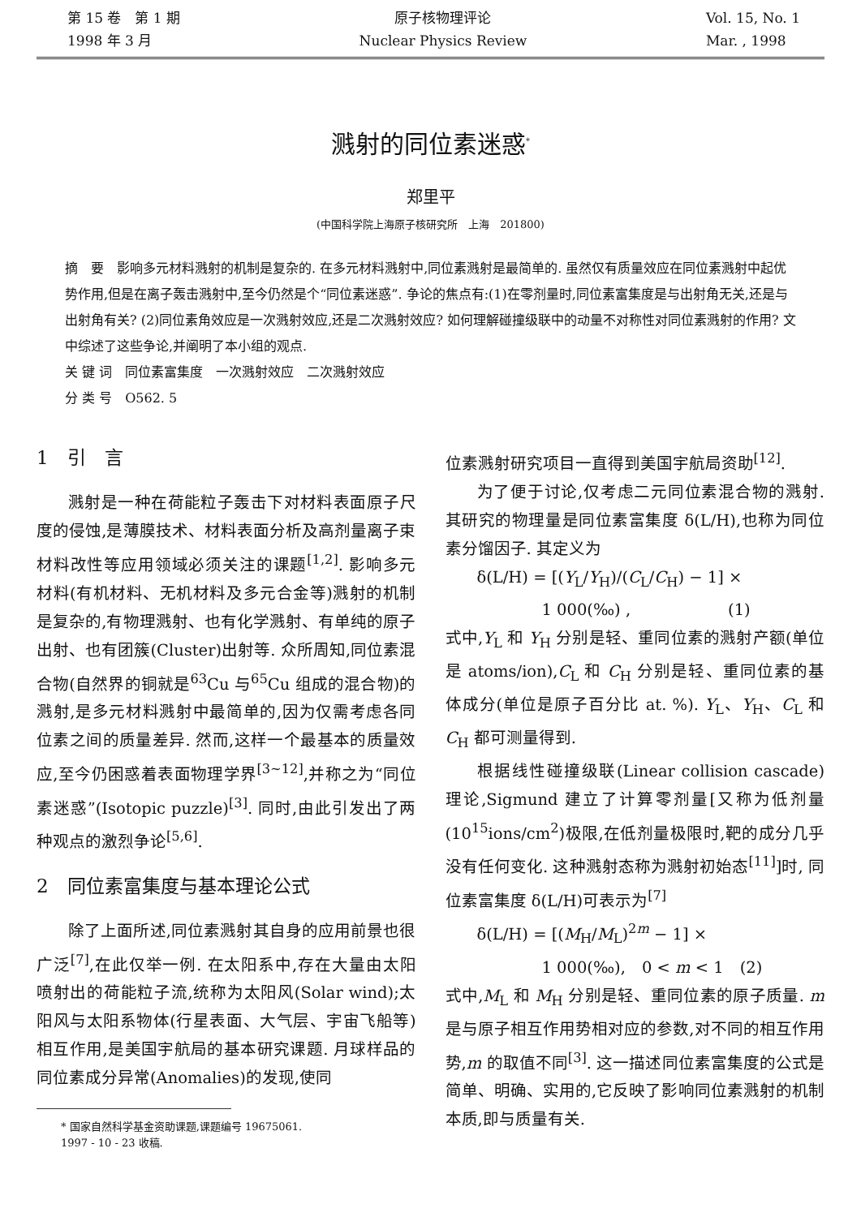第 15 卷　第 1 期
1998 年 3 月
原子核物理评论
Nuclear Physics Review
Vol. 15, No. 1
Mar. , 1998
溅射的同位素迷惑<sup>*</sup>
郑里平
(中国科学院上海原子核研究所　上海　201800)
摘　要　影响多元材料溅射的机制是复杂的. 在多元材料溅射中,同位素溅射是最简单的. 虽然仅有质量效应在同位素溅射中起优势作用,但是在离子轰击溅射中,至今仍然是个“同位素迷惑”. 争论的焦点有:(1)在零剂量时,同位素富集度是与出射角无关,还是与出射角有关? (2)同位素角效应是一次溅射效应,还是二次溅射效应? 如何理解碰撞级联中的动量不对称性对同位素溅射的作用? 文中综述了这些争论,并阐明了本小组的观点.
关 键 词　同位素富集度　一次溅射效应　二次溅射效应
分 类 号　O562. 5
1　引　言
溅射是一种在荷能粒子轰击下对材料表面原子尺度的侵蚀,是薄膜技术、材料表面分析及高剂量离子束材料改性等应用领域必须关注的课题<sup>[1,2]</sup>. 影响多元材料(有机材料、无机材料及多元合金等)溅射的机制是复杂的,有物理溅射、也有化学溅射、有单纯的原子出射、也有团簇(Cluster)出射等. 众所周知,同位素混合物(自然界的铜就是<sup>63</sup>Cu 与<sup>65</sup>Cu 组成的混合物)的溅射,是多元材料溅射中最简单的,因为仅需考虑各同位素之间的质量差异. 然而,这样一个最基本的质量效应,至今仍困惑着表面物理学界<sup>[3~12]</sup>,并称之为“同位素迷惑”(Isotopic puzzle)<sup>[3]</sup>. 同时,由此引发出了两种观点的激烈争论<sup>[5,6]</sup>.
2　同位素富集度与基本理论公式
除了上面所述,同位素溅射其自身的应用前景也很广泛<sup>[7]</sup>,在此仅举一例. 在太阳系中,存在大量由太阳喷射出的荷能粒子流,统称为太阳风(Solar wind);太阳风与太阳系物体(行星表面、大气层、宇宙飞船等)相互作用,是美国宇航局的基本研究课题. 月球样品的同位素成分异常(Anomalies)的发现,使同
* 国家自然科学基金资助课题,课题编号 19675061.
1997 - 10 - 23 收稿.
位素溅射研究项目一直得到美国宇航局资助<sup>[12]</sup>.
为了便于讨论,仅考虑二元同位素混合物的溅射. 其研究的物理量是同位素富集度 δ(L/H),也称为同位素分馏因子. 其定义为
δ(L/H) = [(Y<sub>L</sub>/Y<sub>H</sub>)/(C<sub>L</sub>/C<sub>H</sub>) − 1] ×
　　　　1 000(‰) ,　　　　　　(1)
式中,Y<sub>L</sub> 和 Y<sub>H</sub> 分别是轻、重同位素的溅射产额(单位是 atoms/ion),C<sub>L</sub> 和 C<sub>H</sub> 分别是轻、重同位素的基体成分(单位是原子百分比 at. %). Y<sub>L</sub>、Y<sub>H</sub>、C<sub>L</sub> 和 C<sub>H</sub> 都可测量得到.
根据线性碰撞级联(Linear collision cascade)理论,Sigmund 建立了计算零剂量[又称为低剂量(10<sup>15</sup>ions/cm<sup>2</sup>)极限,在低剂量极限时,靶的成分几乎没有任何变化. 这种溅射态称为溅射初始态<sup>[11]</sup>]时, 同位素富集度 δ(L/H)可表示为<sup>[7]</sup>
δ(L/H) = [(M<sub>H</sub>/M<sub>L</sub>)<sup>2m</sup> − 1] ×
　　　　1 000(‰),　0 < m < 1　(2)
式中,M<sub>L</sub> 和 M<sub>H</sub> 分别是轻、重同位素的原子质量. m 是与原子相互作用势相对应的参数,对不同的相互作用势,m 的取值不同<sup>[3]</sup>. 这一描述同位素富集度的公式是简单、明确、实用的,它反映了影响同位素溅射的机制本质,即与质量有关.